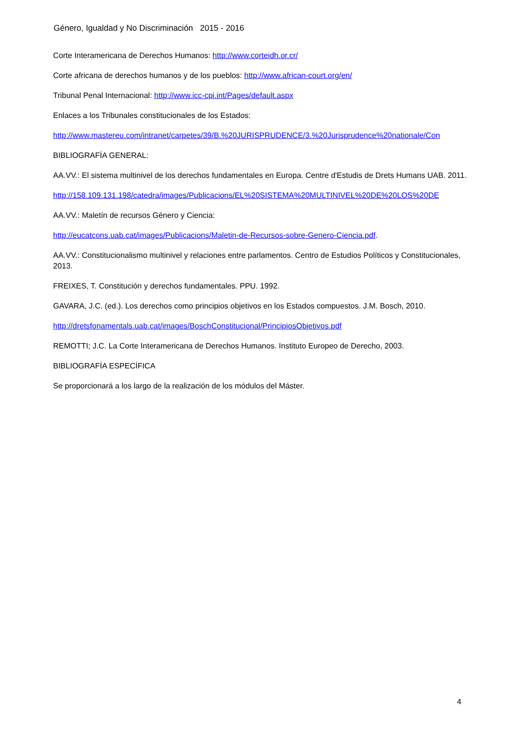Género, Igualdad y No Discriminación 2015 - 2016
Corte Interamericana de Derechos Humanos: http://www.corteidh.or.cr/
Corte africana de derechos humanos y de los pueblos: http://www.african-court.org/en/
Tribunal Penal Internacional: http://www.icc-cpi.int/Pages/default.aspx
Enlaces a los Tribunales constitucionales de los Estados:
http://www.mastereu.com/intranet/carpetes/39/B.%20JURISPRUDENCE/3.%20Jurisprudence%20nationale/Con
BIBLIOGRAFÍA GENERAL:
AA.VV.: El sistema multinivel de los derechos fundamentales en Europa. Centre d'Estudis de Drets Humans UAB. 2011.
http://158.109.131.198/catedra/images/Publicacions/EL%20SISTEMA%20MULTINIVEL%20DE%20LOS%20DE
AA.VV.: Maletín de recursos Género y Ciencia:
http://eucatcons.uab.cat/images/Publicacions/Maletin-de-Recursos-sobre-Genero-Ciencia.pdf.
AA.VV.: Constitucionalismo multinivel y relaciones entre parlamentos. Centro de Estudios Políticos y Constitucionales, 2013.
FREIXES, T. Constitución y derechos fundamentales. PPU. 1992.
GAVARA, J.C. (ed.). Los derechos como principios objetivos en los Estados compuestos. J.M. Bosch, 2010.
http://dretsfonamentals.uab.cat/images/BoschConstitucional/PrincipiosObjetivos.pdf
REMOTTI; J.C. La Corte Interamericana de Derechos Humanos. Instituto Europeo de Derecho, 2003.
BIBLIOGRAFÍA ESPECÍFICA
Se proporcionará a los largo de la realización de los módulos del Máster.
4